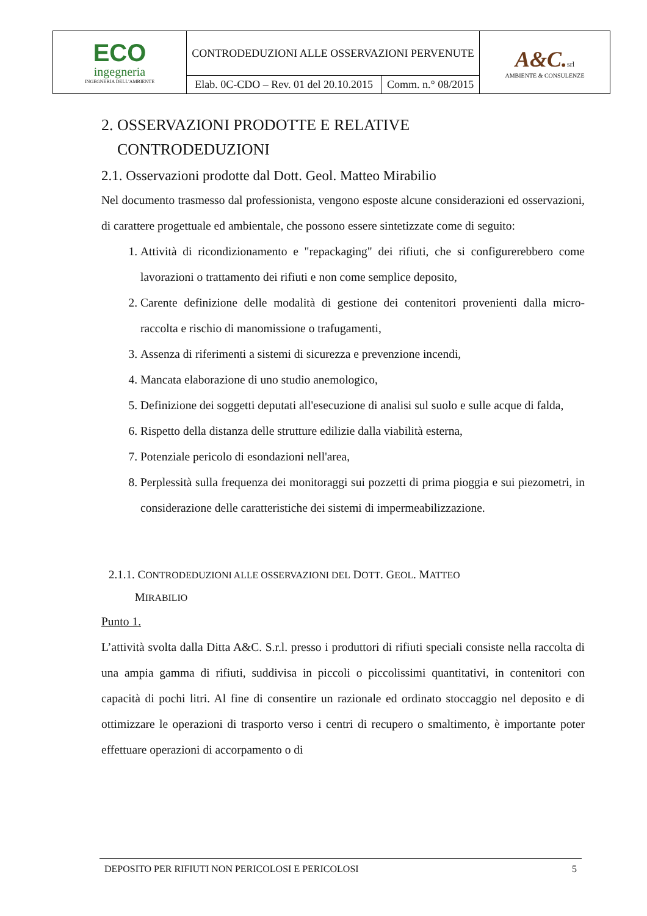| ECO ingegneria INGEGNERIA DELL'AMBIENTE | CONTRODEDUZIONI ALLE OSSERVAZIONI PERVENUTE | | A&C. srl AMBIENTE & CONSULENZE |
| | Elab. 0C-CDO – Rev. 01 del 20.10.2015 | Comm. n.° 08/2015 | |
2. OSSERVAZIONI PRODOTTE E RELATIVE
CONTRODEDUZIONI
2.1. Osservazioni prodotte dal Dott. Geol. Matteo Mirabilio
Nel documento trasmesso dal professionista, vengono esposte alcune considerazioni ed osservazioni, di carattere progettuale ed ambientale, che possono essere sintetizzate come di seguito:
1. Attività di ricondizionamento e "repackaging" dei rifiuti, che si configurerebbero come lavorazioni o trattamento dei rifiuti e non come semplice deposito,
2. Carente definizione delle modalità di gestione dei contenitori provenienti dalla micro-raccolta e rischio di manomissione o trafugamenti,
3. Assenza di riferimenti a sistemi di sicurezza e prevenzione incendi,
4. Mancata elaborazione di uno studio anemologico,
5. Definizione dei soggetti deputati all'esecuzione di analisi sul suolo e sulle acque di falda,
6. Rispetto della distanza delle strutture edilizie dalla viabilità esterna,
7. Potenziale pericolo di esondazioni nell'area,
8. Perplessità sulla frequenza dei monitoraggi sui pozzetti di prima pioggia e sui piezometri, in considerazione delle caratteristiche dei sistemi di impermeabilizzazione.
2.1.1. CONTRODEDUZIONI ALLE OSSERVAZIONI DEL DOTT. GEOL. MATTEO
MIRABILIO
Punto 1.
L’attività svolta dalla Ditta A&C. S.r.l. presso i produttori di rifiuti speciali consiste nella raccolta di una ampia gamma di rifiuti, suddivisa in piccoli o piccolissimi quantitativi, in contenitori con capacità di pochi litri. Al fine di consentire un razionale ed ordinato stoccaggio nel deposito e di ottimizzare le operazioni di trasporto verso i centri di recupero o smaltimento, è importante poter effettuare operazioni di accorpamento o di
DEPOSITO PER RIFIUTI NON PERICOLOSI E PERICOLOSI 5